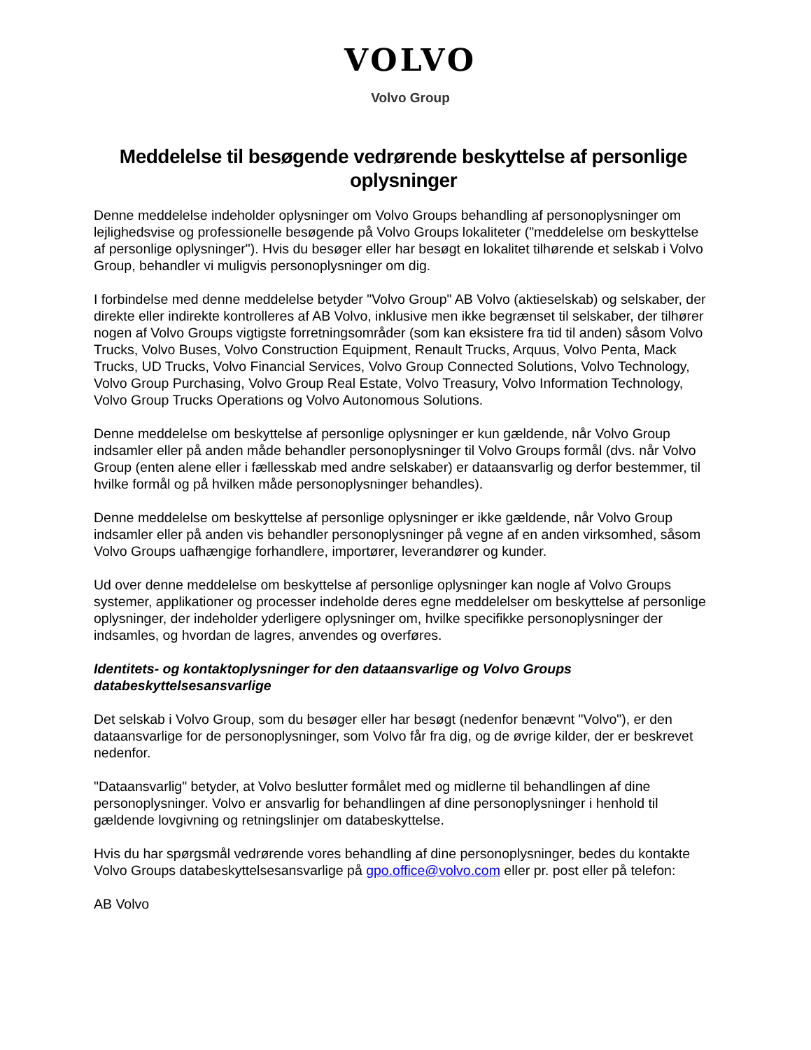VOLVO
Volvo Group
Meddelelse til besøgende vedrørende beskyttelse af personlige oplysninger
Denne meddelelse indeholder oplysninger om Volvo Groups behandling af personoplysninger om lejlighedsvise og professionelle besøgende på Volvo Groups lokaliteter ("meddelelse om beskyttelse af personlige oplysninger"). Hvis du besøger eller har besøgt en lokalitet tilhørende et selskab i Volvo Group, behandler vi muligvis personoplysninger om dig.
I forbindelse med denne meddelelse betyder "Volvo Group" AB Volvo (aktieselskab) og selskaber, der direkte eller indirekte kontrolleres af AB Volvo, inklusive men ikke begrænset til selskaber, der tilhører nogen af Volvo Groups vigtigste forretningsområder (som kan eksistere fra tid til anden) såsom Volvo Trucks, Volvo Buses, Volvo Construction Equipment, Renault Trucks, Arquus, Volvo Penta, Mack Trucks, UD Trucks, Volvo Financial Services, Volvo Group Connected Solutions, Volvo Technology, Volvo Group Purchasing, Volvo Group Real Estate, Volvo Treasury, Volvo Information Technology, Volvo Group Trucks Operations og Volvo Autonomous Solutions.
Denne meddelelse om beskyttelse af personlige oplysninger er kun gældende, når Volvo Group indsamler eller på anden måde behandler personoplysninger til Volvo Groups formål (dvs. når Volvo Group (enten alene eller i fællesskab med andre selskaber) er dataansvarlig og derfor bestemmer, til hvilke formål og på hvilken måde personoplysninger behandles).
Denne meddelelse om beskyttelse af personlige oplysninger er ikke gældende, når Volvo Group indsamler eller på anden vis behandler personoplysninger på vegne af en anden virksomhed, såsom Volvo Groups uafhængige forhandlere, importører, leverandører og kunder.
Ud over denne meddelelse om beskyttelse af personlige oplysninger kan nogle af Volvo Groups systemer, applikationer og processer indeholde deres egne meddelelser om beskyttelse af personlige oplysninger, der indeholder yderligere oplysninger om, hvilke specifikke personoplysninger der indsamles, og hvordan de lagres, anvendes og overføres.
Identitets- og kontaktoplysninger for den dataansvarlige og Volvo Groups databeskyttelsesansvarlige
Det selskab i Volvo Group, som du besøger eller har besøgt (nedenfor benævnt "Volvo"), er den dataansvarlige for de personoplysninger, som Volvo får fra dig, og de øvrige kilder, der er beskrevet nedenfor.
"Dataansvarlig" betyder, at Volvo beslutter formålet med og midlerne til behandlingen af dine personoplysninger. Volvo er ansvarlig for behandlingen af dine personoplysninger i henhold til gældende lovgivning og retningslinjer om databeskyttelse.
Hvis du har spørgsmål vedrørende vores behandling af dine personoplysninger, bedes du kontakte Volvo Groups databeskyttelsesansvarlige på gpo.office@volvo.com eller pr. post eller på telefon:
AB Volvo